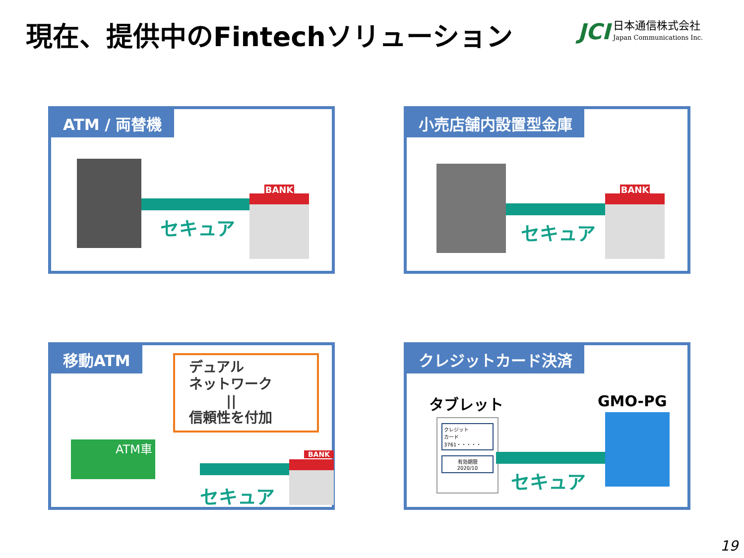現在、提供中のFintechソリューション
JCI 日本通信株式会社
Japan Communications Inc.
ATM / 両替機
セキュア
BANK
小売店舗内設置型金庫
セキュア
BANK
移動ATM
デュアル
ネットワーク
||
信頼性を付加
ATM車
セキュア
BANK
クレジットカード決済
タブレット GMO-PG
クレジット
カード
3761・・・・・
有効期限
2020/10
セキュア
19